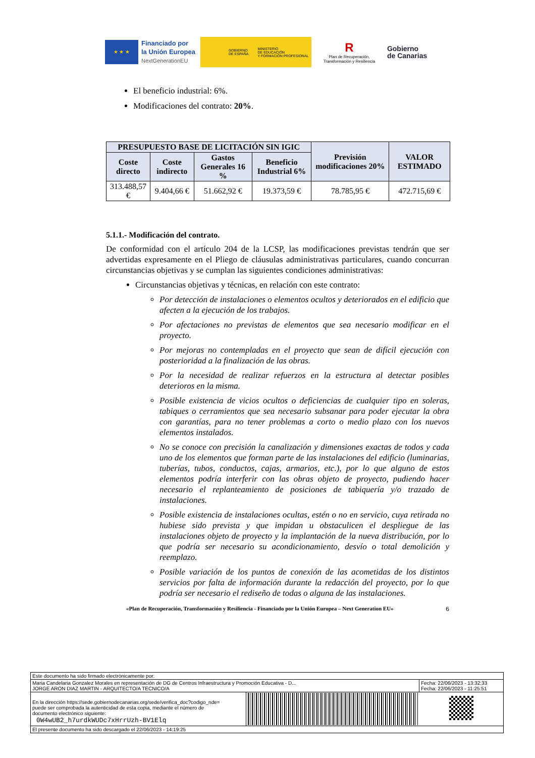★ ★ ★
Financiado por
la Unión Europea
NextGenerationEU
GOBIERNO
DE ESPAÑA MINISTERIO
DE EDUCACIÓN
Y FORMACIÓN PROFESIONAL
R
Plan de Recuperación,
Transformación y Resiliencia
Gobierno
de Canarias
El beneficio industrial: 6%.
Modificaciones del contrato: 20%.
| PRESUPUESTO BASE DE LICITACIÓN SIN IGIC | | | | Previsión modificaciones 20% | VALOR ESTIMADO |
| --- | --- | --- | --- | --- | --- |
| Coste directo | Coste indirecto | Gastos Generales 16 % | Beneficio Industrial 6% | | |
| 313.488,57 € | 9.404,66 € | 51.662,92 € | 19.373,59 € | 78.785,95 € | 472.715,69 € |
5.1.1.- Modificación del contrato.
De conformidad con el artículo 204 de la LCSP, las modificaciones previstas tendrán que ser advertidas expresamente en el Pliego de cláusulas administrativas particulares, cuando concurran circunstancias objetivas y se cumplan las siguientes condiciones administrativas:
Circunstancias objetivas y técnicas, en relación con este contrato:
Por detección de instalaciones o elementos ocultos y deteriorados en el edificio que afecten a la ejecución de los trabajos.
Por afectaciones no previstas de elementos que sea necesario modificar en el proyecto.
Por mejoras no contempladas en el proyecto que sean de difícil ejecución con posterioridad a la finalización de las obras.
Por la necesidad de realizar refuerzos en la estructura al detectar posibles deterioros en la misma.
Posible existencia de vicios ocultos o deficiencias de cualquier tipo en soleras, tabiques o cerramientos que sea necesario subsanar para poder ejecutar la obra con garantías, para no tener problemas a corto o medio plazo con los nuevos elementos instalados.
No se conoce con precisión la canalización y dimensiones exactas de todos y cada uno de los elementos que forman parte de las instalaciones del edificio (luminarias, tuberías, tubos, conductos, cajas, armarios, etc.), por lo que alguno de estos elementos podría interferir con las obras objeto de proyecto, pudiendo hacer necesario el replanteamiento de posiciones de tabiquería y/o trazado de instalaciones.
Posible existencia de instalaciones ocultas, estén o no en servicio, cuya retirada no hubiese sido prevista y que impidan u obstaculicen el despliegue de las instalaciones objeto de proyecto y la implantación de la nueva distribución, por lo que podría ser necesario su acondicionamiento, desvío o total demolición y reemplazo.
Posible variación de los puntos de conexión de las acometidas de los distintos servicios por falta de información durante la redacción del proyecto, por lo que podría ser necesario el rediseño de todas o alguna de las instalaciones.
«Plan de Recuperación, Transformación y Resiliencia - Financiado por la Unión Europea – Next Generation EU» 6
| Este documento ha sido firmado electrónicamente por: | | |
| Maria Candelaria Gonzalez Morales en representación de DG de Centros Infraestructura y Promoción Educativa - D... JORGE ARON DIAZ MARTIN - ARQUITECTO/A TECNICO/A | | Fecha: 22/06/2023 - 13:32:33 Fecha: 22/06/2023 - 11:25:51 |
| En la dirección https://sede.gobiernodecanarias.org/sede/verifica_doc?codigo_nde= puede ser comprobada la autenticidad de esta copia, mediante el número de documento electrónico siguiente: 0W4wUB2_h7urdkWUDc7xHrrUzh-BV1Elq | | |
| El presente documento ha sido descargado el 22/06/2023 - 14:19:25 | | |